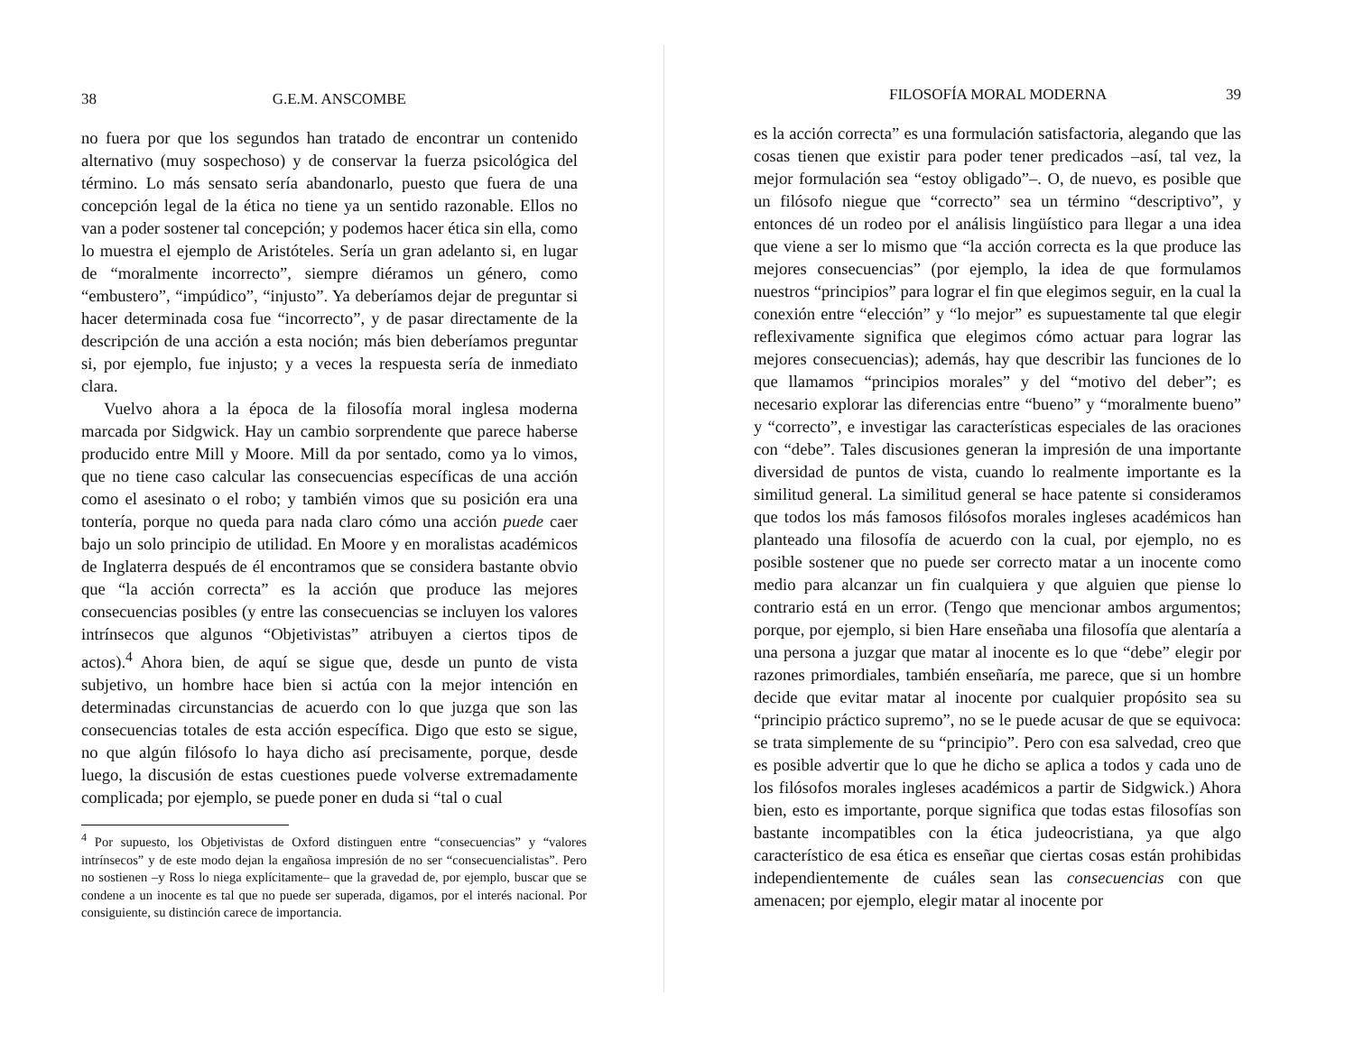38 G.E.M. ANSCOMBE
no fuera por que los segundos han tratado de encontrar un contenido alternativo (muy sospechoso) y de conservar la fuerza psicológica del término. Lo más sensato sería abandonarlo, puesto que fuera de una concepción legal de la ética no tiene ya un sentido razonable. Ellos no van a poder sostener tal concepción; y podemos hacer ética sin ella, como lo muestra el ejemplo de Aristóteles. Sería un gran adelanto si, en lugar de “moralmente incorrecto”, siempre diéramos un género, como “embustero”, “impúdico”, “injusto”. Ya deberíamos dejar de preguntar si hacer determinada cosa fue “incorrecto”, y de pasar directamente de la descripción de una acción a esta noción; más bien deberíamos preguntar si, por ejemplo, fue injusto; y a veces la respuesta sería de inmediato clara.
Vuelvo ahora a la época de la filosofía moral inglesa moderna marcada por Sidgwick. Hay un cambio sorprendente que parece haberse producido entre Mill y Moore. Mill da por sentado, como ya lo vimos, que no tiene caso calcular las consecuencias específicas de una acción como el asesinato o el robo; y también vimos que su posición era una tontería, porque no queda para nada claro cómo una acción puede caer bajo un solo principio de utilidad. En Moore y en moralistas académicos de Inglaterra después de él encontramos que se considera bastante obvio que “la acción correcta” es la acción que produce las mejores consecuencias posibles (y entre las consecuencias se incluyen los valores intrínsecos que algunos “Objetivistas” atribuyen a ciertos tipos de actos).<sup>4</sup> Ahora bien, de aquí se sigue que, desde un punto de vista subjetivo, un hombre hace bien si actúa con la mejor intención en determinadas circunstancias de acuerdo con lo que juzga que son las consecuencias totales de esta acción específica. Digo que esto se sigue, no que algún filósofo lo haya dicho así precisamente, porque, desde luego, la discusión de estas cuestiones puede volverse extremadamente complicada; por ejemplo, se puede poner en duda si “tal o cual
<sup>4</sup> Por supuesto, los Objetivistas de Oxford distinguen entre “consecuencias” y “valores intrínsecos” y de este modo dejan la engañosa impresión de no ser “consecuencialistas”. Pero no sostienen –y Ross lo niega explícitamente– que la gravedad de, por ejemplo, buscar que se condene a un inocente es tal que no puede ser superada, digamos, por el interés nacional. Por consiguiente, su distinción carece de importancia.
FILOSOFÍA MORAL MODERNA 39
es la acción correcta” es una formulación satisfactoria, alegando que las cosas tienen que existir para poder tener predicados –así, tal vez, la mejor formulación sea “estoy obligado”–. O, de nuevo, es posible que un filósofo niegue que “correcto” sea un término “descriptivo”, y entonces dé un rodeo por el análisis lingüístico para llegar a una idea que viene a ser lo mismo que “la acción correcta es la que produce las mejores consecuencias” (por ejemplo, la idea de que formulamos nuestros “principios” para lograr el fin que elegimos seguir, en la cual la conexión entre “elección” y “lo mejor” es supuestamente tal que elegir reflexivamente significa que elegimos cómo actuar para lograr las mejores consecuencias); además, hay que describir las funciones de lo que llamamos “principios morales” y del “motivo del deber”; es necesario explorar las diferencias entre “bueno” y “moralmente bueno” y “correcto”, e investigar las características especiales de las oraciones con “debe”. Tales discusiones generan la impresión de una importante diversidad de puntos de vista, cuando lo realmente importante es la similitud general. La similitud general se hace patente si consideramos que todos los más famosos filósofos morales ingleses académicos han planteado una filosofía de acuerdo con la cual, por ejemplo, no es posible sostener que no puede ser correcto matar a un inocente como medio para alcanzar un fin cualquiera y que alguien que piense lo contrario está en un error. (Tengo que mencionar ambos argumentos; porque, por ejemplo, si bien Hare enseñaba una filosofía que alentaría a una persona a juzgar que matar al inocente es lo que “debe” elegir por razones primordiales, también enseñaría, me parece, que si un hombre decide que evitar matar al inocente por cualquier propósito sea su “principio práctico supremo”, no se le puede acusar de que se equivoca: se trata simplemente de su “principio”. Pero con esa salvedad, creo que es posible advertir que lo que he dicho se aplica a todos y cada uno de los filósofos morales ingleses académicos a partir de Sidgwick.) Ahora bien, esto es importante, porque significa que todas estas filosofías son bastante incompatibles con la ética judeocristiana, ya que algo característico de esa ética es enseñar que ciertas cosas están prohibidas independientemente de cuáles sean las consecuencias con que amenacen; por ejemplo, elegir matar al inocente por